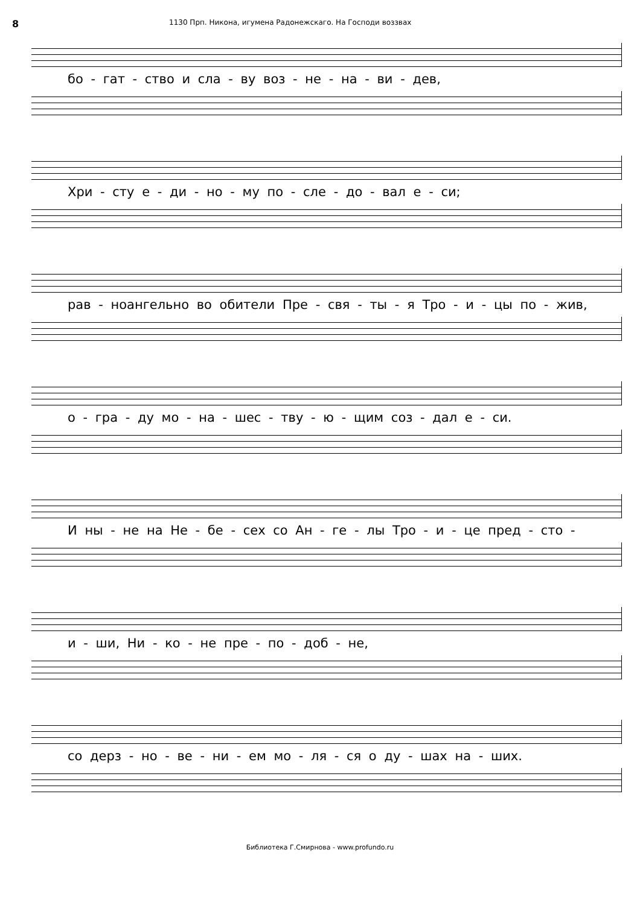8 1130 Прп. Никона, игумена Радонежскаго. На Господи воззвах
бо - гат - ство и сла - ву воз - не - на - ви - дев,
Хри - сту е - ди - но - му по - сле - до - вал е - си;
рав - ноангельно во обители Пре - свя - ты - я Тро - и - цы по - жив,
о - гра - ду мо - на - шес - тву - ю - щим соз - дал е - си.
И ны - не на Не - бе - сех со Ан - ге - лы Тро - и - це пред - сто -
и - ши, Ни - ко - не пре - по - доб - не,
со дерз - но - ве - ни - ем мо - ля - ся о ду - шах на - ших.
Библиотека Г.Смирнова - www.profundo.ru